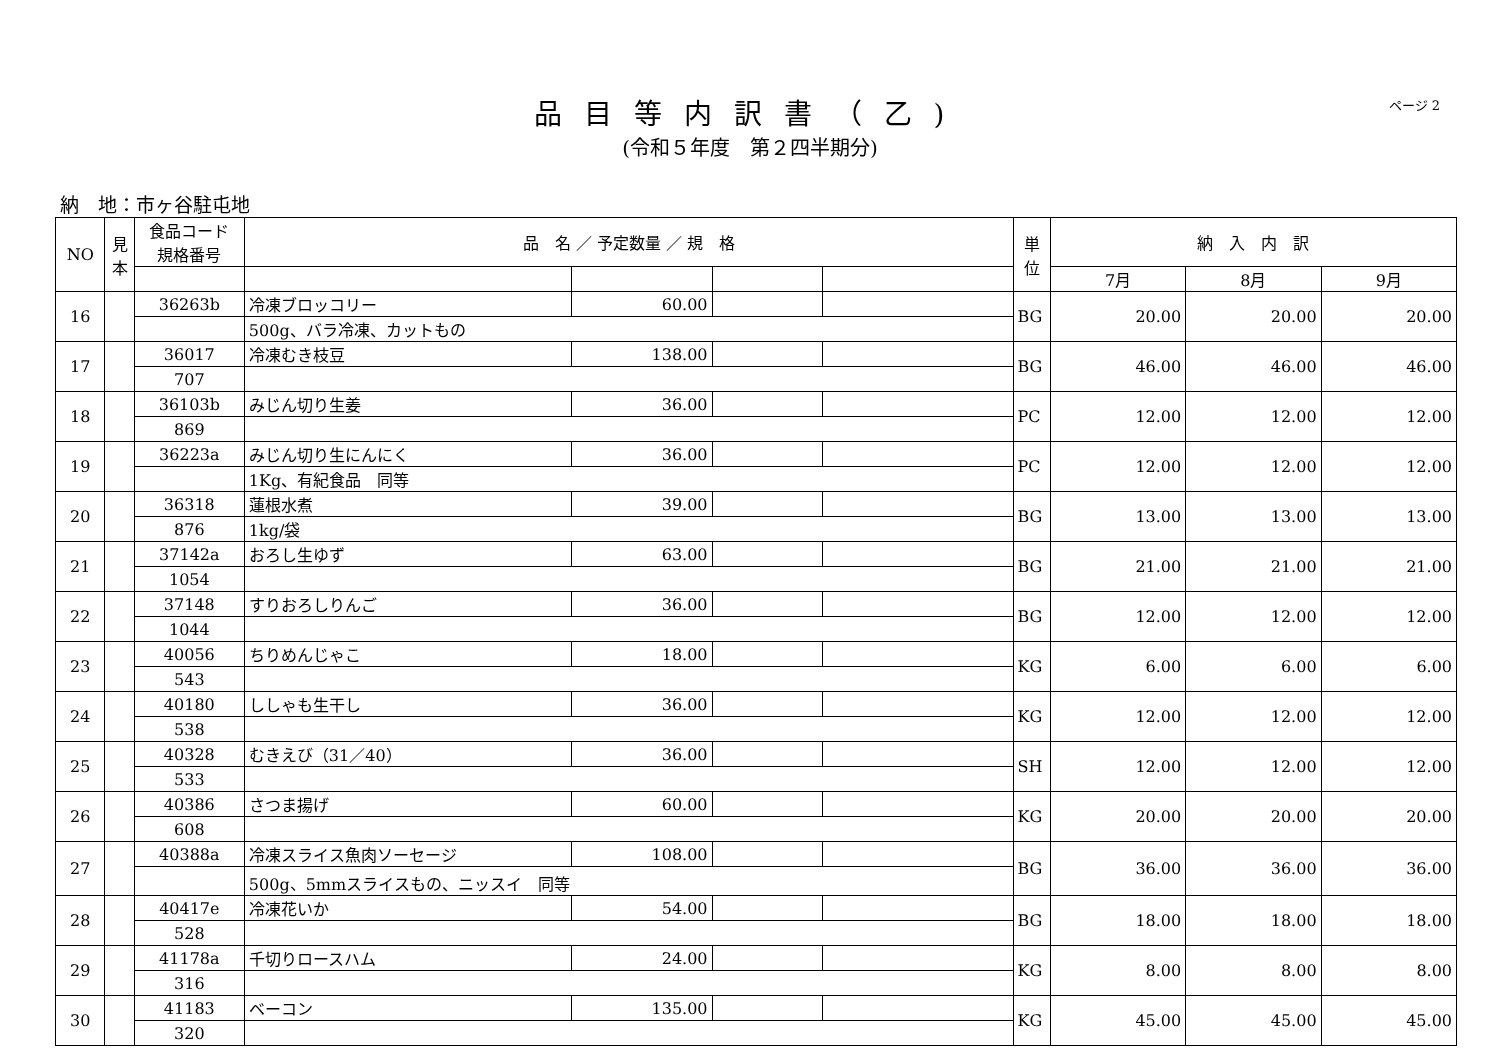品目等内訳書（乙)
(令和５年度　第２四半期分)
ページ 2
納　地：市ヶ谷駐屯地
| NO | 見本 | 食品コード 規格番号 | 品 名 ／ 予定数量 ／ 規 格 | | | | 単位 | 納 入 内 訳 | | |
| --- | --- | --- | --- | --- | --- | --- | --- | --- | --- | --- |
| | | | | | | | | 7月 | 8月 | 9月 |
| 16 | | 36263b | 冷凍ブロッコリー | 60.00 | | | BG | 20.00 | 20.00 | 20.00 |
| | | | 500g、バラ冷凍、カットもの | | | | | | | |
| 17 | | 36017 | 冷凍むき枝豆 | 138.00 | | | BG | 46.00 | 46.00 | 46.00 |
| | | 707 | | | | | | | | |
| 18 | | 36103b | みじん切り生姜 | 36.00 | | | PC | 12.00 | 12.00 | 12.00 |
| | | 869 | | | | | | | | |
| 19 | | 36223a | みじん切り生にんにく | 36.00 | | | PC | 12.00 | 12.00 | 12.00 |
| | | | 1Kg、有紀食品 同等 | | | | | | | |
| 20 | | 36318 | 蓮根水煮 | 39.00 | | | BG | 13.00 | 13.00 | 13.00 |
| | | 876 | 1kg/袋 | | | | | | | |
| 21 | | 37142a | おろし生ゆず | 63.00 | | | BG | 21.00 | 21.00 | 21.00 |
| | | 1054 | | | | | | | | |
| 22 | | 37148 | すりおろしりんご | 36.00 | | | BG | 12.00 | 12.00 | 12.00 |
| | | 1044 | | | | | | | | |
| 23 | | 40056 | ちりめんじゃこ | 18.00 | | | KG | 6.00 | 6.00 | 6.00 |
| | | 543 | | | | | | | | |
| 24 | | 40180 | ししゃも生干し | 36.00 | | | KG | 12.00 | 12.00 | 12.00 |
| | | 538 | | | | | | | | |
| 25 | | 40328 | むきえび（31／40） | 36.00 | | | SH | 12.00 | 12.00 | 12.00 |
| | | 533 | | | | | | | | |
| 26 | | 40386 | さつま揚げ | 60.00 | | | KG | 20.00 | 20.00 | 20.00 |
| | | 608 | | | | | | | | |
| 27 | | 40388a | 冷凍スライス魚肉ソーセージ | 108.00 | | | BG | 36.00 | 36.00 | 36.00 |
| | | | 500g、5mmスライスもの、ニッスイ 同等 | | | | | | | |
| 28 | | 40417e | 冷凍花いか | 54.00 | | | BG | 18.00 | 18.00 | 18.00 |
| | | 528 | | | | | | | | |
| 29 | | 41178a | 千切りロースハム | 24.00 | | | KG | 8.00 | 8.00 | 8.00 |
| | | 316 | | | | | | | | |
| 30 | | 41183 | ベーコン | 135.00 | | | KG | 45.00 | 45.00 | 45.00 |
| | | 320 | | | | | | | | |